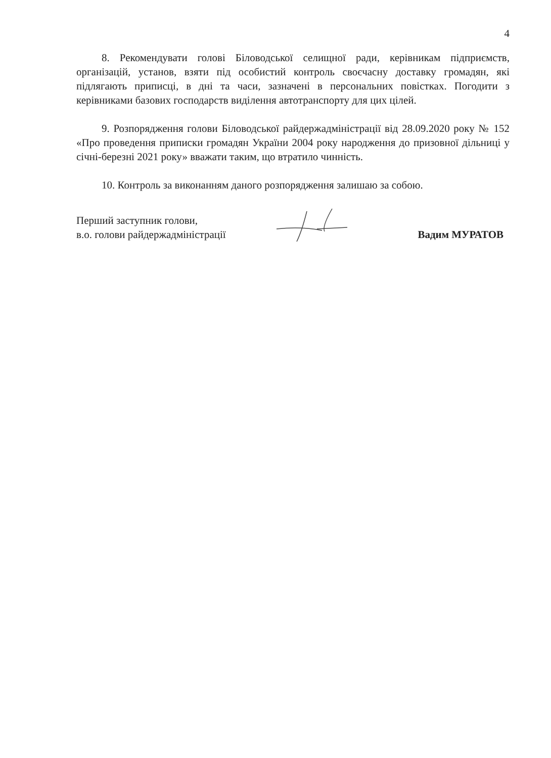4
8. Рекомендувати голові Біловодської селищної ради, керівникам підприємств, організацій, установ, взяти під особистий контроль своєчасну доставку громадян, які підлягають приписці, в дні та часи, зазначені в персональних повістках. Погодити з керівниками базових господарств виділення автотранспорту для цих цілей.
9. Розпорядження голови Біловодської райдержадміністрації від 28.09.2020 року № 152 «Про проведення приписки громадян України 2004 року народження до призовної дільниці у січні-березні 2021 року» вважати таким, що втратило чинність.
10. Контроль за виконанням даного розпорядження залишаю за собою.
Перший заступник голови,
в.о. голови райдержадміністрації
Вадим МУРАТОВ